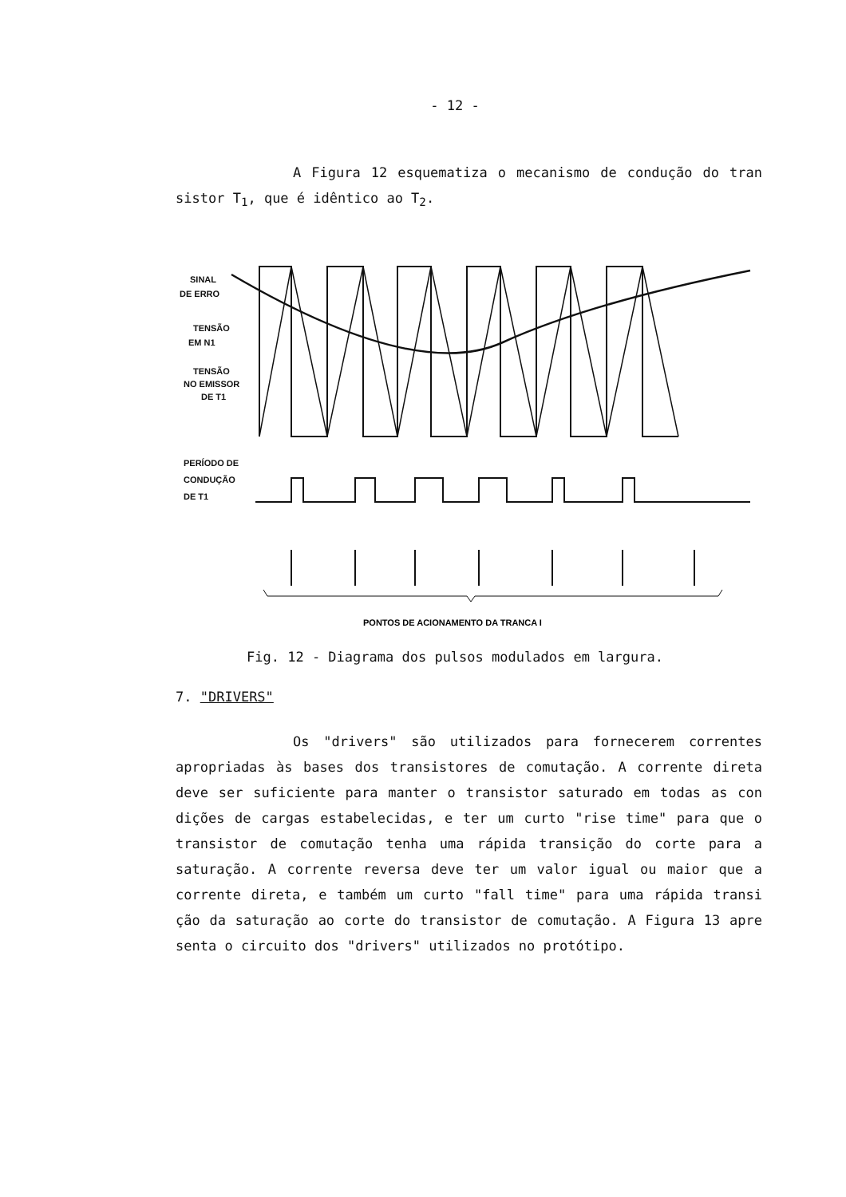- 12 -
A Figura 12 esquematiza o mecanismo de condução do tran sistor T<sub>1</sub>, que é idêntico ao T<sub>2</sub>.
SINAL
DE ERRO
TENSÃO
EM N1
TENSÃO
NO EMISSOR
DE T1
PERÍODO DE
CONDUÇÃO
DE T1
PONTOS DE ACIONAMENTO DA TRANCA I
Fig. 12 - Diagrama dos pulsos modulados em largura.
7. "DRIVERS"
Os "drivers" são utilizados para fornecerem correntes apropriadas às bases dos transistores de comutação. A corrente direta deve ser suficiente para manter o transistor saturado em todas as con dições de cargas estabelecidas, e ter um curto "rise time" para que o transistor de comutação tenha uma rápida transição do corte para a saturação. A corrente reversa deve ter um valor igual ou maior que a corrente direta, e também um curto "fall time" para uma rápida transi ção da saturação ao corte do transistor de comutação. A Figura 13 apre senta o circuito dos "drivers" utilizados no protótipo.